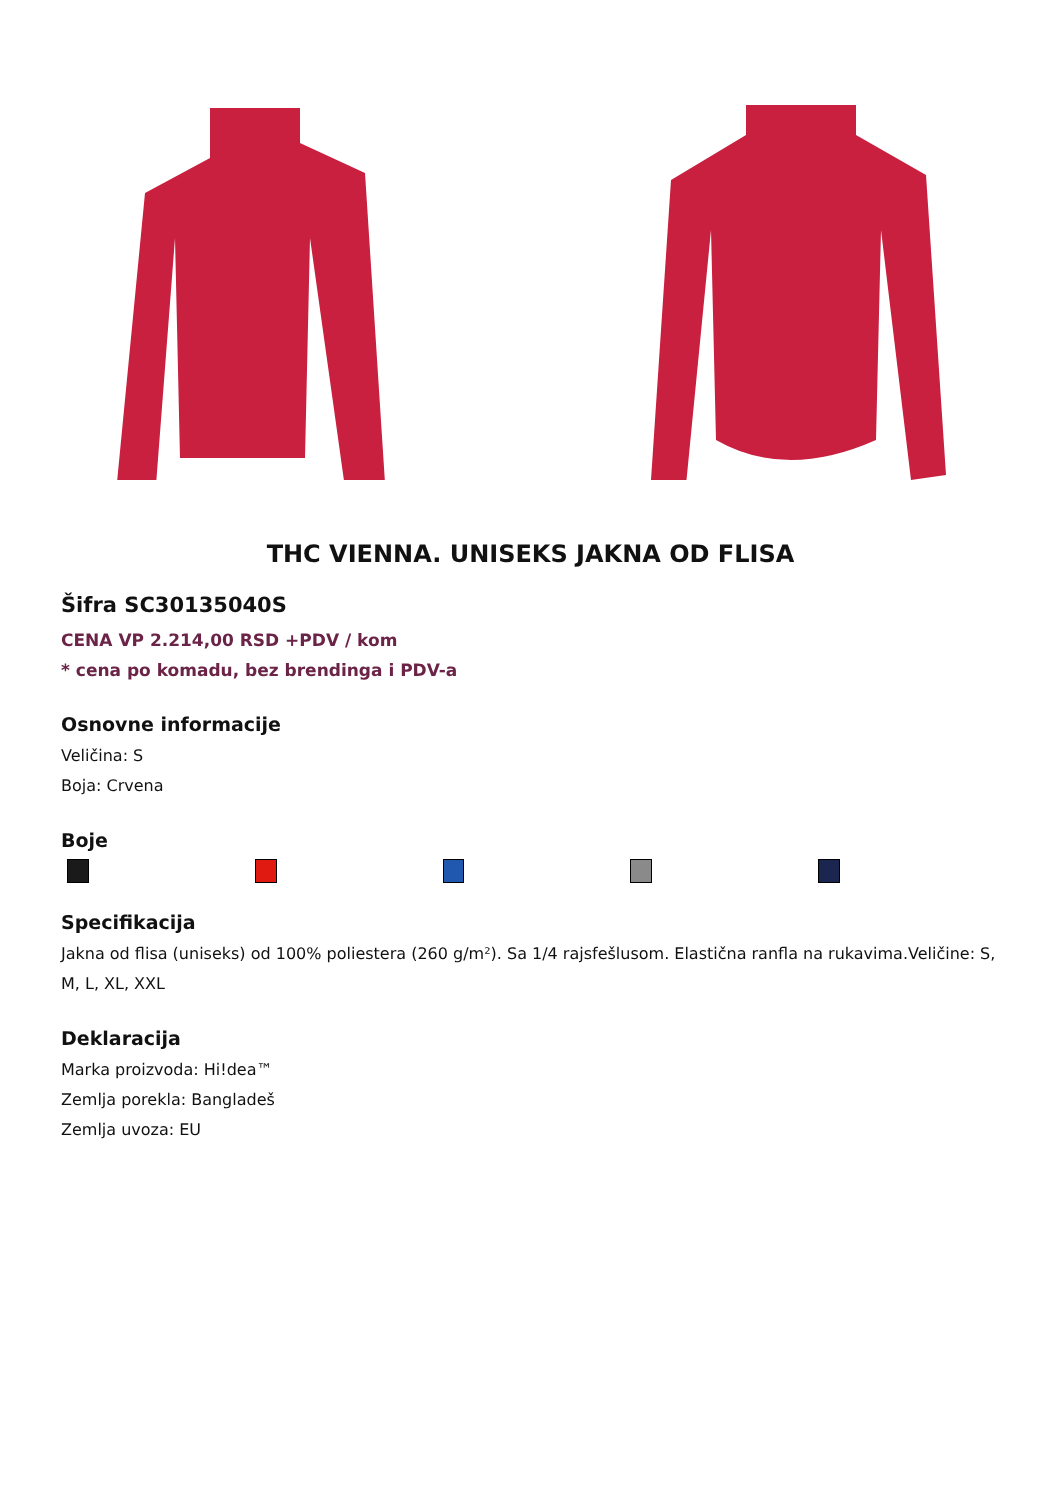THC VIENNA. UNISEKS JAKNA OD FLISA
Šifra SC30135040S
CENA VP 2.214,00 RSD +PDV / kom
* cena po komadu, bez brendinga i PDV-a
Osnovne informacije
Veličina: S
Boja: Crvena
Boje
Specifikacija
Jakna od flisa (uniseks) od 100% poliestera (260 g/m²). Sa 1/4 rajsfešlusom. Elastična ranfla na rukavima.Veličine: S, M, L, XL, XXL
Deklaracija
Marka proizvoda: Hi!dea™
Zemlja porekla: Bangladeš
Zemlja uvoza: EU